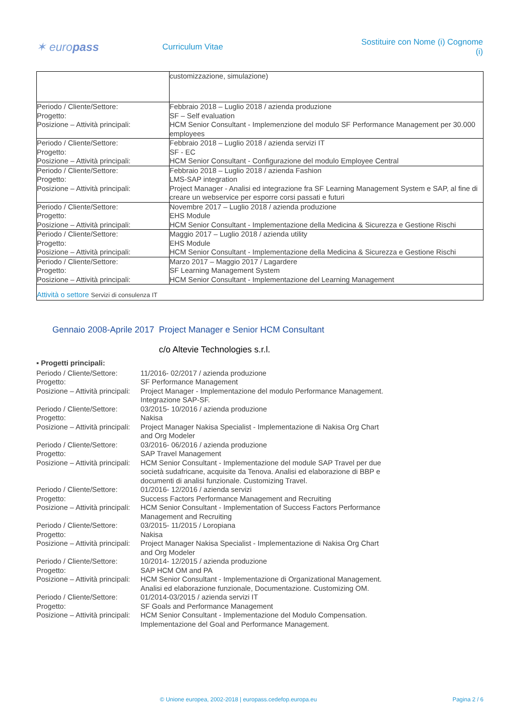✶ europass
Curriculum Vitae
Sostituire con Nome (i) Cognome (i)
| | customizzazione, simulazione) |
| Periodo / Cliente/Settore: Progetto: Posizione – Attività principali: | Febbraio 2018 – Luglio 2018 / azienda produzione SF – Self evaluation HCM Senior Consultant - Implemenzione del modulo SF Performance Management per 30.000 employees |
| Periodo / Cliente/Settore: Progetto: Posizione – Attività principali: | Febbraio 2018 – Luglio 2018 / azienda servizi IT SF - EC HCM Senior Consultant - Configurazione del modulo Employee Central |
| Periodo / Cliente/Settore: Progetto: Posizione – Attività principali: | Febbraio 2018 – Luglio 2018 / azienda Fashion LMS-SAP integration Project Manager - Analisi ed integrazione fra SF Learning Management System e SAP, al fine di creare un webservice per esporre corsi passati e futuri |
| Periodo / Cliente/Settore: Progetto: Posizione – Attività principali: | Novembre 2017 – Luglio 2018 / azienda produzione EHS Module HCM Senior Consultant - Implementazione della Medicina & Sicurezza e Gestione Rischi |
| Periodo / Cliente/Settore: Progetto: Posizione – Attività principali: | Maggio 2017 – Luglio 2018 / azienda utility EHS Module HCM Senior Consultant - Implementazione della Medicina & Sicurezza e Gestione Rischi |
| Periodo / Cliente/Settore: Progetto: Posizione – Attività principali: | Marzo 2017 – Maggio 2017 / Lagardere SF Learning Management System HCM Senior Consultant - Implementazione del Learning Management |
| Attività o settore Servizi di consulenza IT | |
Gennaio 2008-Aprile 2017
Project Manager e Senior HCM Consultant
c/o Altevie Technologies s.r.l.
▪ Progetti principali:
| Periodo / Cliente/Settore: Progetto: Posizione – Attività principali: | 11/2016- 02/2017 / azienda produzione SF Performance Management Project Manager - Implementazione del modulo Performance Management. Integrazione SAP-SF. |
| Periodo / Cliente/Settore: Progetto: Posizione – Attività principali: | 03/2015- 10/2016 / azienda produzione Nakisa Project Manager Nakisa Specialist - Implementazione di Nakisa Org Chart and Org Modeler |
| Periodo / Cliente/Settore: Progetto: Posizione – Attività principali: | 03/2016- 06/2016 / azienda produzione SAP Travel Management HCM Senior Consultant - Implementazione del module SAP Travel per due società sudafricane, acquisite da Tenova. Analisi ed elaborazione di BBP e documenti di analisi funzionale. Customizing Travel. |
| Periodo / Cliente/Settore: Progetto: Posizione – Attività principali: | 01/2016- 12/2016 / azienda servizi Success Factors Performance Management and Recruiting HCM Senior Consultant - Implementation of Success Factors Performance Management and Recruiting |
| Periodo / Cliente/Settore: Progetto: Posizione – Attività principali: | 03/2015- 11/2015 / Loropiana Nakisa Project Manager Nakisa Specialist - Implementazione di Nakisa Org Chart and Org Modeler |
| Periodo / Cliente/Settore: Progetto: Posizione – Attività principali: | 10/2014- 12/2015 / azienda produzione SAP HCM OM and PA HCM Senior Consultant - Implementazione di Organizational Management. Analisi ed elaborazione funzionale, Documentazione. Customizing OM. |
| Periodo / Cliente/Settore: Progetto: Posizione – Attività principali: | 01/2014-03/2015 / azienda servizi IT SF Goals and Performance Management HCM Senior Consultant - Implementazione del Modulo Compensation. Implementazione del Goal and Performance Management. |
© Unione europea, 2002-2018 | europass.cedefop.europa.eu Pagina 2 / 6